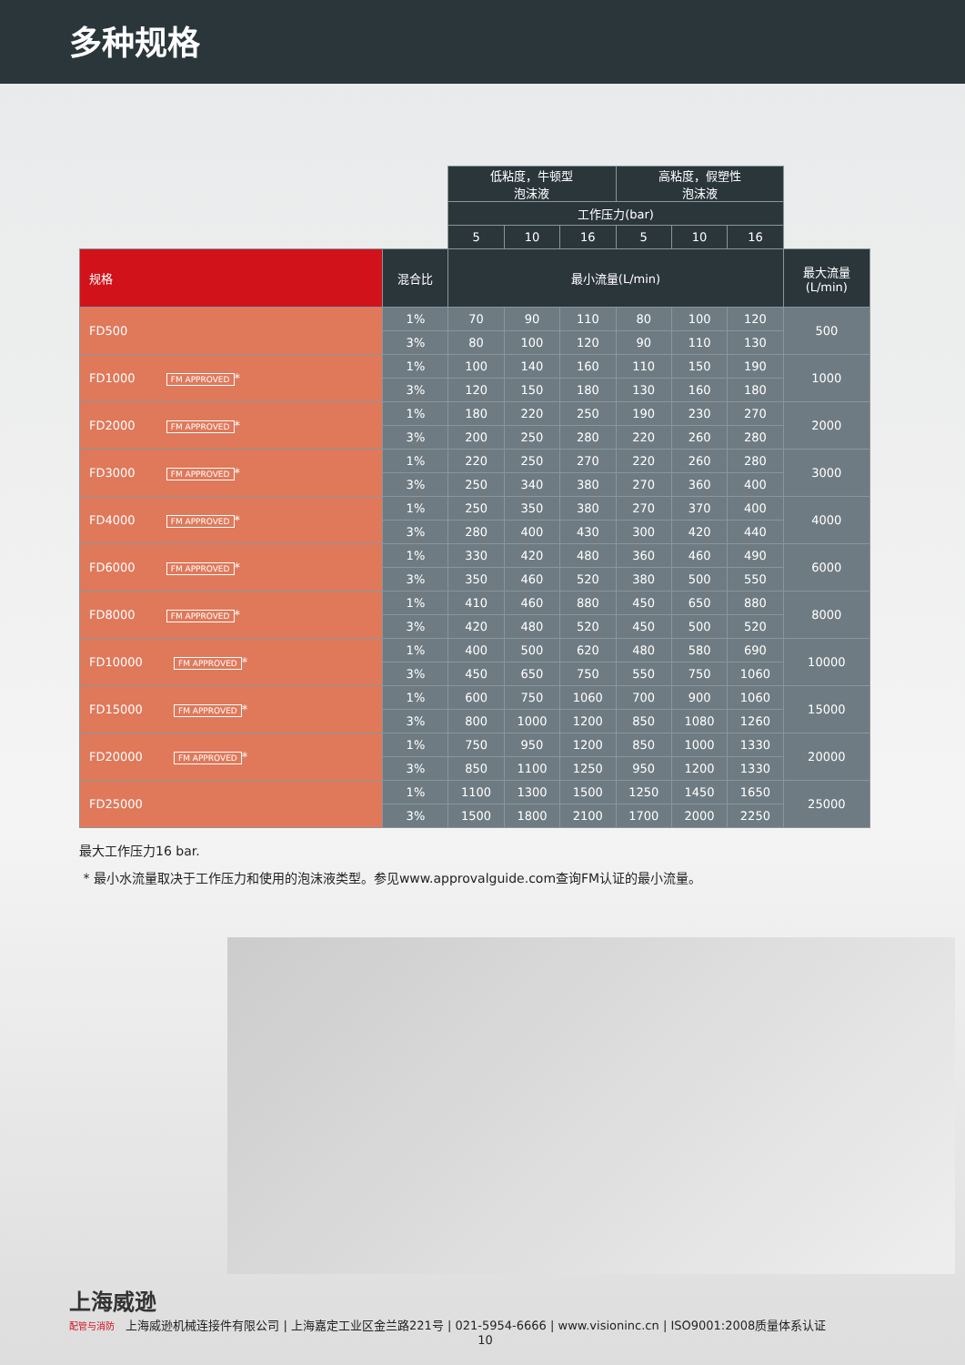多种规格
| | | 低粘度，牛顿型 泡沫液 | | | 高粘度，假塑性 泡沫液 | | | |
| | | 工作压力(bar) | | | | | | |
| | | 5 | 10 | 16 | 5 | 10 | 16 | |
| 规格 | 混合比 | 最小流量(L/min) | | | | | | 最大流量 (L/min) |
| FD500 | 1% | 70 | 90 | 110 | 80 | 100 | 120 | 500 |
| | 3% | 80 | 100 | 120 | 90 | 110 | 130 | |
| FD1000 FM APPROVED * | 1% | 100 | 140 | 160 | 110 | 150 | 190 | 1000 |
| | 3% | 120 | 150 | 180 | 130 | 160 | 180 | |
| FD2000 FM APPROVED * | 1% | 180 | 220 | 250 | 190 | 230 | 270 | 2000 |
| | 3% | 200 | 250 | 280 | 220 | 260 | 280 | |
| FD3000 FM APPROVED * | 1% | 220 | 250 | 270 | 220 | 260 | 280 | 3000 |
| | 3% | 250 | 340 | 380 | 270 | 360 | 400 | |
| FD4000 FM APPROVED * | 1% | 250 | 350 | 380 | 270 | 370 | 400 | 4000 |
| | 3% | 280 | 400 | 430 | 300 | 420 | 440 | |
| FD6000 FM APPROVED * | 1% | 330 | 420 | 480 | 360 | 460 | 490 | 6000 |
| | 3% | 350 | 460 | 520 | 380 | 500 | 550 | |
| FD8000 FM APPROVED * | 1% | 410 | 460 | 880 | 450 | 650 | 880 | 8000 |
| | 3% | 420 | 480 | 520 | 450 | 500 | 520 | |
| FD10000 FM APPROVED * | 1% | 400 | 500 | 620 | 480 | 580 | 690 | 10000 |
| | 3% | 450 | 650 | 750 | 550 | 750 | 1060 | |
| FD15000 FM APPROVED * | 1% | 600 | 750 | 1060 | 700 | 900 | 1060 | 15000 |
| | 3% | 800 | 1000 | 1200 | 850 | 1080 | 1260 | |
| FD20000 FM APPROVED * | 1% | 750 | 950 | 1200 | 850 | 1000 | 1330 | 20000 |
| | 3% | 850 | 1100 | 1250 | 950 | 1200 | 1330 | |
| FD25000 | 1% | 1100 | 1300 | 1500 | 1250 | 1450 | 1650 | 25000 |
| | 3% | 1500 | 1800 | 2100 | 1700 | 2000 | 2250 | |
最大工作压力16 bar.
* 最小水流量取决于工作压力和使用的泡沫液类型。参见www.approvalguide.com查询FM认证的最小流量。
上海威逊
配管与消防 上海威逊机械连接件有限公司 | 上海嘉定工业区金兰路221号 | 021-5954-6666 | www.visioninc.cn | ISO9001:2008质量体系认证
10